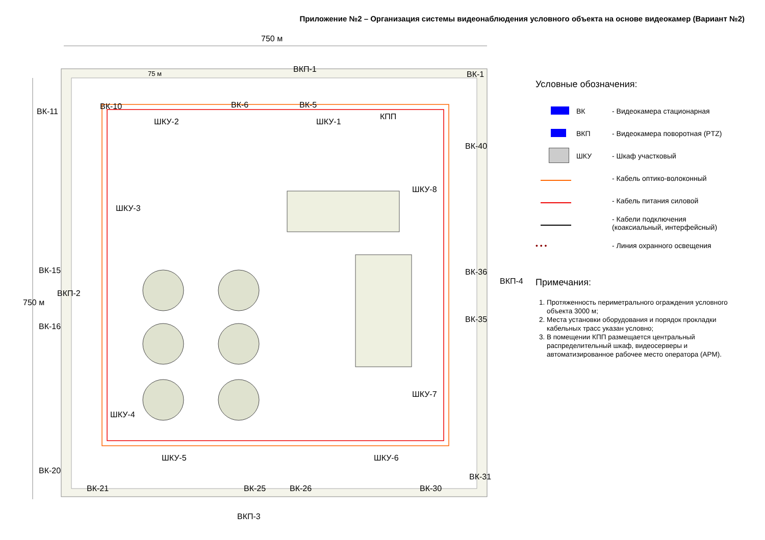Приложение №2 – Организация системы видеонаблюдения условного объекта на основе видеокамер (Вариант №2)
750 м
75 м ВКП-1
ВК-1
ВК-11
ВК-10 ВК-6 ВК-5
ШКУ-2 ШКУ-1
КПП
ШКУ-3
ШКУ-8
ВК-40
ВК-36
ВКП-4
ВК-15
ВКП-2
750 м
ВК-16
ВК-35
ШКУ-7
ШКУ-4
ШКУ-5 ШКУ-6
ВК-20
ВК-31
ВК-21 ВК-25 ВК-26 ВК-30
ВКП-3
Условные обозначения:
ВК - Видеокамера стационарная
ВКП - Видеокамера поворотная (PTZ)
ШКУ - Шкаф участковый
- Кабель оптико-волоконный
- Кабель питания силовой
- Кабели подключения
(коаксиальный, интерфейсный)
• • • - Линия охранного освещения
Примечания:
1. Протяженность периметрального ограждения условного объекта 3000 м;
2. Места установки оборудования и порядок прокладки кабельных трасс указан условно;
3. В помещении КПП размещается центральный распределительный шкаф, видеосерверы и автоматизированное рабочее место оператора (АРМ).